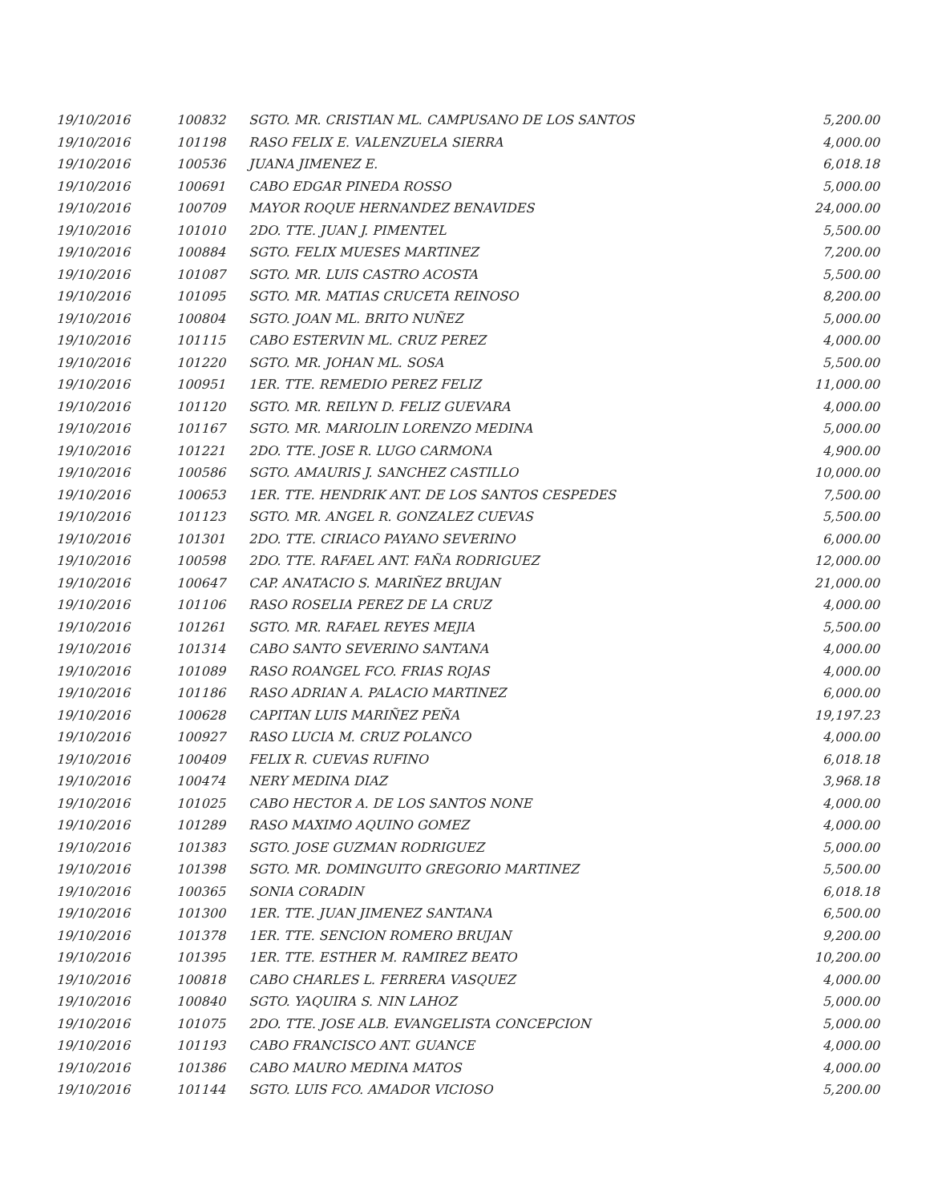| 19/10/2016 | 100832 | SGTO. MR. CRISTIAN ML. CAMPUSANO DE LOS SANTOS | 5,200.00 |
| 19/10/2016 | 101198 | RASO FELIX E. VALENZUELA SIERRA | 4,000.00 |
| 19/10/2016 | 100536 | JUANA JIMENEZ E. | 6,018.18 |
| 19/10/2016 | 100691 | CABO EDGAR PINEDA ROSSO | 5,000.00 |
| 19/10/2016 | 100709 | MAYOR ROQUE HERNANDEZ BENAVIDES | 24,000.00 |
| 19/10/2016 | 101010 | 2DO. TTE. JUAN J. PIMENTEL | 5,500.00 |
| 19/10/2016 | 100884 | SGTO. FELIX MUESES MARTINEZ | 7,200.00 |
| 19/10/2016 | 101087 | SGTO. MR. LUIS CASTRO ACOSTA | 5,500.00 |
| 19/10/2016 | 101095 | SGTO. MR. MATIAS CRUCETA REINOSO | 8,200.00 |
| 19/10/2016 | 100804 | SGTO. JOAN ML. BRITO NUÑEZ | 5,000.00 |
| 19/10/2016 | 101115 | CABO ESTERVIN ML. CRUZ PEREZ | 4,000.00 |
| 19/10/2016 | 101220 | SGTO. MR. JOHAN ML. SOSA | 5,500.00 |
| 19/10/2016 | 100951 | 1ER. TTE. REMEDIO PEREZ FELIZ | 11,000.00 |
| 19/10/2016 | 101120 | SGTO. MR. REILYN D. FELIZ GUEVARA | 4,000.00 |
| 19/10/2016 | 101167 | SGTO. MR. MARIOLIN LORENZO MEDINA | 5,000.00 |
| 19/10/2016 | 101221 | 2DO. TTE. JOSE R. LUGO CARMONA | 4,900.00 |
| 19/10/2016 | 100586 | SGTO. AMAURIS J. SANCHEZ CASTILLO | 10,000.00 |
| 19/10/2016 | 100653 | 1ER. TTE. HENDRIK ANT. DE LOS SANTOS CESPEDES | 7,500.00 |
| 19/10/2016 | 101123 | SGTO. MR. ANGEL R. GONZALEZ CUEVAS | 5,500.00 |
| 19/10/2016 | 101301 | 2DO. TTE. CIRIACO PAYANO SEVERINO | 6,000.00 |
| 19/10/2016 | 100598 | 2DO. TTE. RAFAEL ANT. FAÑA RODRIGUEZ | 12,000.00 |
| 19/10/2016 | 100647 | CAP. ANATACIO S. MARIÑEZ BRUJAN | 21,000.00 |
| 19/10/2016 | 101106 | RASO ROSELIA PEREZ DE LA CRUZ | 4,000.00 |
| 19/10/2016 | 101261 | SGTO. MR. RAFAEL REYES MEJIA | 5,500.00 |
| 19/10/2016 | 101314 | CABO SANTO SEVERINO SANTANA | 4,000.00 |
| 19/10/2016 | 101089 | RASO ROANGEL FCO. FRIAS ROJAS | 4,000.00 |
| 19/10/2016 | 101186 | RASO ADRIAN A. PALACIO MARTINEZ | 6,000.00 |
| 19/10/2016 | 100628 | CAPITAN LUIS MARIÑEZ PEÑA | 19,197.23 |
| 19/10/2016 | 100927 | RASO LUCIA M. CRUZ POLANCO | 4,000.00 |
| 19/10/2016 | 100409 | FELIX R. CUEVAS RUFINO | 6,018.18 |
| 19/10/2016 | 100474 | NERY MEDINA DIAZ | 3,968.18 |
| 19/10/2016 | 101025 | CABO HECTOR A. DE LOS SANTOS NONE | 4,000.00 |
| 19/10/2016 | 101289 | RASO MAXIMO AQUINO GOMEZ | 4,000.00 |
| 19/10/2016 | 101383 | SGTO. JOSE GUZMAN RODRIGUEZ | 5,000.00 |
| 19/10/2016 | 101398 | SGTO. MR. DOMINGUITO GREGORIO MARTINEZ | 5,500.00 |
| 19/10/2016 | 100365 | SONIA CORADIN | 6,018.18 |
| 19/10/2016 | 101300 | 1ER. TTE. JUAN JIMENEZ SANTANA | 6,500.00 |
| 19/10/2016 | 101378 | 1ER. TTE. SENCION ROMERO BRUJAN | 9,200.00 |
| 19/10/2016 | 101395 | 1ER. TTE. ESTHER M. RAMIREZ BEATO | 10,200.00 |
| 19/10/2016 | 100818 | CABO CHARLES L. FERRERA VASQUEZ | 4,000.00 |
| 19/10/2016 | 100840 | SGTO. YAQUIRA S. NIN LAHOZ | 5,000.00 |
| 19/10/2016 | 101075 | 2DO. TTE. JOSE ALB. EVANGELISTA CONCEPCION | 5,000.00 |
| 19/10/2016 | 101193 | CABO FRANCISCO ANT. GUANCE | 4,000.00 |
| 19/10/2016 | 101386 | CABO MAURO MEDINA MATOS | 4,000.00 |
| 19/10/2016 | 101144 | SGTO. LUIS FCO. AMADOR VICIOSO | 5,200.00 |